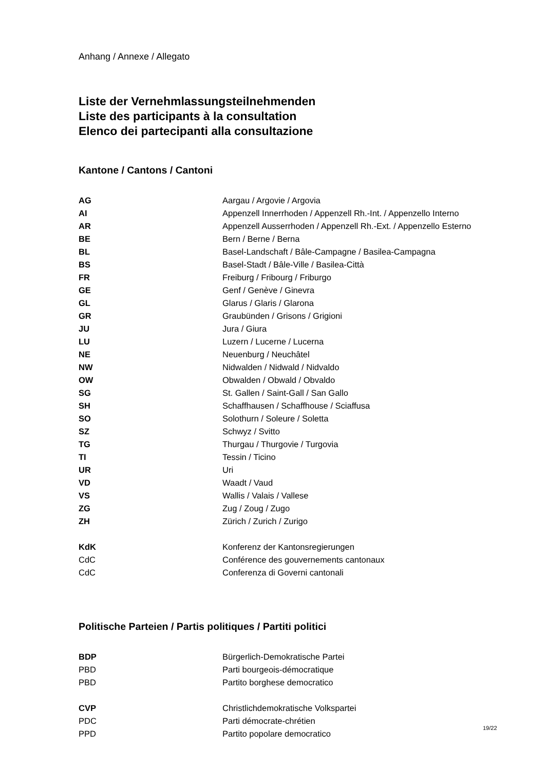Anhang / Annexe / Allegato
Liste der Vernehmlassungsteilnehmenden
Liste des participants à la consultation
Elenco dei partecipanti alla consultazione
Kantone / Cantons / Cantoni
| AG | Aargau / Argovie / Argovia |
| AI | Appenzell Innerrhoden / Appenzell Rh.-Int. / Appenzello Interno |
| AR | Appenzell Ausserrhoden / Appenzell Rh.-Ext. / Appenzello Esterno |
| BE | Bern / Berne / Berna |
| BL | Basel-Landschaft / Bâle-Campagne / Basilea-Campagna |
| BS | Basel-Stadt / Bâle-Ville / Basilea-Città |
| FR | Freiburg / Fribourg / Friburgo |
| GE | Genf / Genève / Ginevra |
| GL | Glarus / Glaris / Glarona |
| GR | Graubünden / Grisons / Grigioni |
| JU | Jura / Giura |
| LU | Luzern / Lucerne / Lucerna |
| NE | Neuenburg / Neuchâtel |
| NW | Nidwalden / Nidwald / Nidvaldo |
| OW | Obwalden / Obwald / Obvaldo |
| SG | St. Gallen / Saint-Gall / San Gallo |
| SH | Schaffhausen / Schaffhouse / Sciaffusa |
| SO | Solothurn / Soleure / Soletta |
| SZ | Schwyz / Svitto |
| TG | Thurgau / Thurgovie / Turgovia |
| TI | Tessin / Ticino |
| UR | Uri |
| VD | Waadt / Vaud |
| VS | Wallis / Valais / Vallese |
| ZG | Zug / Zoug / Zugo |
| ZH | Zürich / Zurich / Zurigo |
| KdK | Konferenz der Kantonsregierungen |
| CdC | Conférence des gouvernements cantonaux |
| CdC | Conferenza di Governi cantonali |
Politische Parteien / Partis politiques / Partiti politici
| BDP | Bürgerlich-Demokratische Partei |
| PBD | Parti bourgeois-démocratique |
| PBD | Partito borghese democratico |
| CVP | Christlichdemokratische Volkspartei |
| PDC | Parti démocrate-chrétien |
| PPD | Partito popolare democratico |
19/22